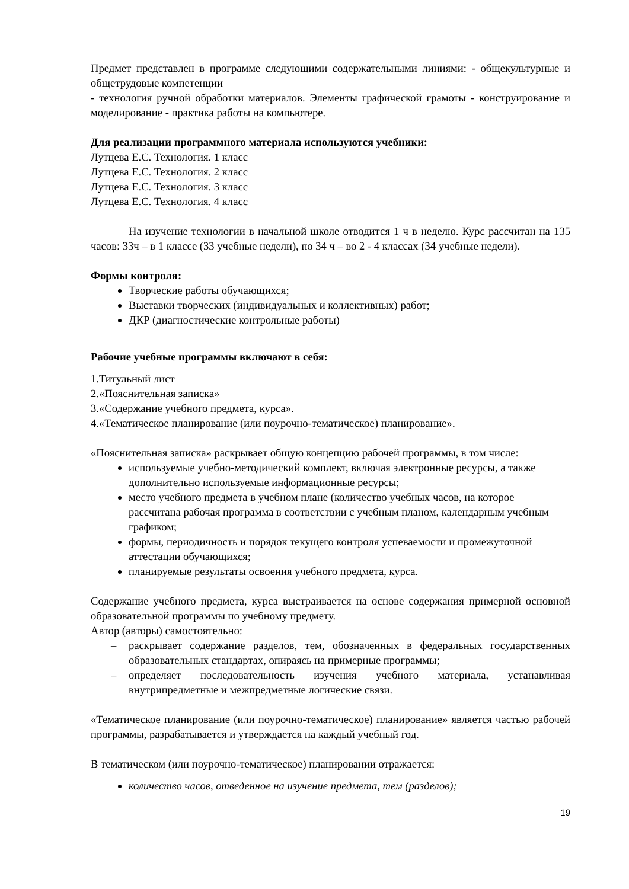Предмет представлен в программе следующими содержательными линиями: - общекультурные и общетрудовые компетенции
- технология ручной обработки материалов. Элементы графической грамоты - конструирование и моделирование - практика работы на компьютере.
Для реализации программного материала используются учебники:
Лутцева Е.С. Технология. 1 класс
Лутцева Е.С. Технология. 2 класс
Лутцева Е.С. Технология. 3 класс
Лутцева Е.С. Технология. 4 класс
На изучение технологии в начальной школе отводится 1 ч в неделю. Курс рассчитан на 135 часов: 33ч – в 1 классе (33 учебные недели), по 34 ч – во 2 - 4 классах (34 учебные недели).
Формы контроля:
Творческие работы обучающихся;
Выставки творческих (индивидуальных и коллективных) работ;
ДКР (диагностические контрольные работы)
Рабочие учебные программы включают в себя:
1.Титульный лист
2.«Пояснительная записка»
3.«Содержание учебного предмета, курса».
4.«Тематическое планирование (или поурочно-тематическое) планирование».
«Пояснительная записка» раскрывает общую концепцию рабочей программы, в том числе:
используемые учебно-методический комплект, включая электронные ресурсы, а также дополнительно используемые информационные ресурсы;
место учебного предмета в учебном плане (количество учебных часов, на которое рассчитана рабочая программа в соответствии с учебным планом, календарным учебным графиком;
формы, периодичность и порядок текущего контроля успеваемости и промежуточной аттестации обучающихся;
планируемые результаты освоения учебного предмета, курса.
Содержание учебного предмета, курса выстраивается на основе содержания примерной основной образовательной программы по учебному предмету.
Автор (авторы) самостоятельно:
– раскрывает содержание разделов, тем, обозначенных в федеральных государственных образовательных стандартах, опираясь на примерные программы;
– определяет последовательность изучения учебного материала, устанавливая внутрипредметные и межпредметные логические связи.
«Тематическое планирование (или поурочно-тематическое) планирование» является частью рабочей программы, разрабатывается и утверждается на каждый учебный год.
В тематическом (или поурочно-тематическое) планировании отражается:
количество часов, отведенное на изучение предмета, тем (разделов);
19